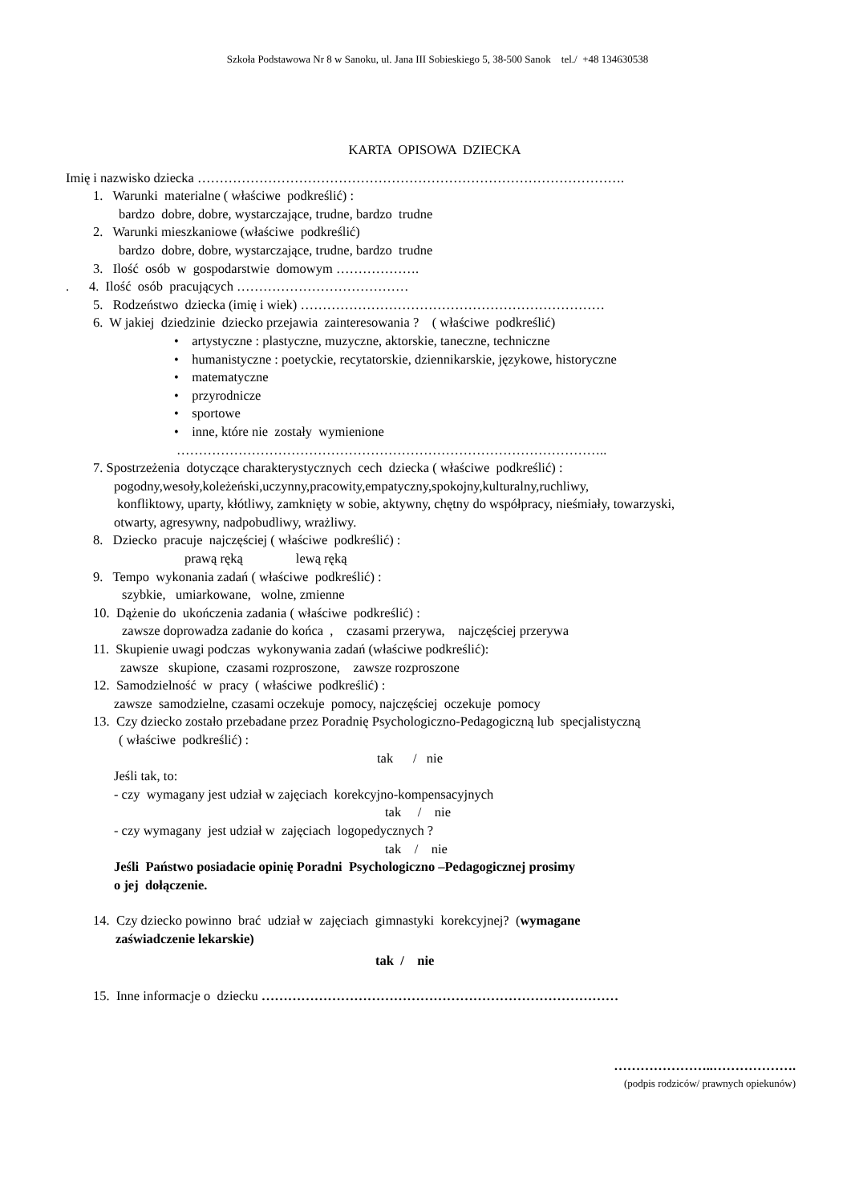Szkoła Podstawowa Nr 8 w Sanoku, ul. Jana III Sobieskiego 5, 38-500 Sanok tel./ +48 134630538
KARTA OPISOWA DZIECKA
Imię i nazwisko dziecka …………………………………………………………………………………….
1. Warunki materialne ( właściwe podkreślić) :
bardzo dobre, dobre, wystarczające, trudne, bardzo trudne
2. Warunki mieszkaniowe (właściwe podkreślić)
bardzo dobre, dobre, wystarczające, trudne, bardzo trudne
3. Ilość osób w gospodarstwie domowym ……………….
. 4. Ilość osób pracujących …………………………………
5. Rodzeństwo dziecka (imię i wiek) ……………………………………………………………
6. W jakiej dziedzinie dziecko przejawia zainteresowania ? ( właściwe podkreślić)
• artystyczne : plastyczne, muzyczne, aktorskie, taneczne, techniczne
• humanistyczne : poetyckie, recytatorskie, dziennikarskie, językowe, historyczne
• matematyczne
• przyrodnicze
• sportowe
• inne, które nie zostały wymienione
……………………………………………………………………………………..
7. Spostrzeżenia dotyczące charakterystycznych cech dziecka ( właściwe podkreślić) :
pogodny,wesoły,koleżeński,uczynny,pracowity,empatyczny,spokojny,kulturalny,ruchliwy,
konfliktowy, uparty, kłótliwy, zamknięty w sobie, aktywny, chętny do współpracy, nieśmiały, towarzyski,
otwarty, agresywny, nadpobudliwy, wrażliwy.
8. Dziecko pracuje najczęściej ( właściwe podkreślić) :
prawą ręką lewą ręką
9. Tempo wykonania zadań ( właściwe podkreślić) :
szybkie, umiarkowane, wolne, zmienne
10. Dążenie do ukończenia zadania ( właściwe podkreślić) :
zawsze doprowadza zadanie do końca , czasami przerywa, najczęściej przerywa
11. Skupienie uwagi podczas wykonywania zadań (właściwe podkreślić):
zawsze skupione, czasami rozproszone, zawsze rozproszone
12. Samodzielność w pracy ( właściwe podkreślić) :
zawsze samodzielne, czasami oczekuje pomocy, najczęściej oczekuje pomocy
13. Czy dziecko zostało przebadane przez Poradnię Psychologiczno-Pedagogiczną lub specjalistyczną
( właściwe podkreślić) :
tak / nie
Jeśli tak, to:
- czy wymagany jest udział w zajęciach korekcyjno-kompensacyjnych
tak / nie
- czy wymagany jest udział w zajęciach logopedycznych ?
tak / nie
Jeśli Państwo posiadacie opinię Poradni Psychologiczno –Pedagogicznej prosimy
o jej dołączenie.
14. Czy dziecko powinno brać udział w zajęciach gimnastyki korekcyjnej? (wymagane
zaświadczenie lekarskie)
tak / nie
15. Inne informacje o dziecku ………………………………………………………………………
…………………..……………….
(podpis rodziców/ prawnych opiekunów)